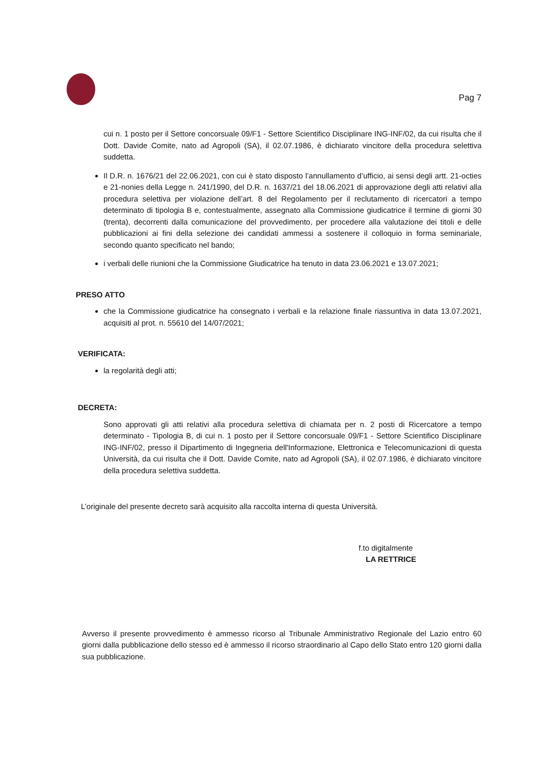Pag 7
cui n. 1 posto per il Settore concorsuale 09/F1 - Settore Scientifico Disciplinare ING-INF/02, da cui risulta che il Dott. Davide Comite, nato ad Agropoli (SA), il 02.07.1986, è dichiarato vincitore della procedura selettiva suddetta.
Il D.R. n. 1676/21 del 22.06.2021, con cui è stato disposto l’annullamento d’ufficio, ai sensi degli artt. 21-octies e 21-nonies della Legge n. 241/1990, del D.R. n. 1637/21 del 18.06.2021 di approvazione degli atti relativi alla procedura selettiva per violazione dell’art. 8 del Regolamento per il reclutamento di ricercatori a tempo determinato di tipologia B e, contestualmente, assegnato alla Commissione giudicatrice il termine di giorni 30 (trenta), decorrenti dalla comunicazione del provvedimento, per procedere alla valutazione dei titoli e delle pubblicazioni ai fini della selezione dei candidati ammessi a sostenere il colloquio in forma seminariale, secondo quanto specificato nel bando;
i verbali delle riunioni che la Commissione Giudicatrice ha tenuto in data 23.06.2021 e 13.07.2021;
PRESO ATTO
che la Commissione giudicatrice ha consegnato i verbali e la relazione finale riassuntiva in data 13.07.2021, acquisiti al prot. n. 55610 del 14/07/2021;
VERIFICATA:
la regolarità degli atti;
DECRETA:
Sono approvati gli atti relativi alla procedura selettiva di chiamata per n. 2 posti di Ricercatore a tempo determinato - Tipologia B, di cui n. 1 posto per il Settore concorsuale 09/F1 - Settore Scientifico Disciplinare ING-INF/02, presso il Dipartimento di Ingegneria dell'Informazione, Elettronica e Telecomunicazioni di questa Università, da cui risulta che il Dott. Davide Comite, nato ad Agropoli (SA), il 02.07.1986, è dichiarato vincitore della procedura selettiva suddetta.
L’originale del presente decreto sarà acquisito alla raccolta interna di questa Università.
f.to digitalmente
LA RETTRICE
Avverso il presente provvedimento è ammesso ricorso al Tribunale Amministrativo Regionale del Lazio entro 60 giorni dalla pubblicazione dello stesso ed è ammesso il ricorso straordinario al Capo dello Stato entro 120 giorni dalla sua pubblicazione.